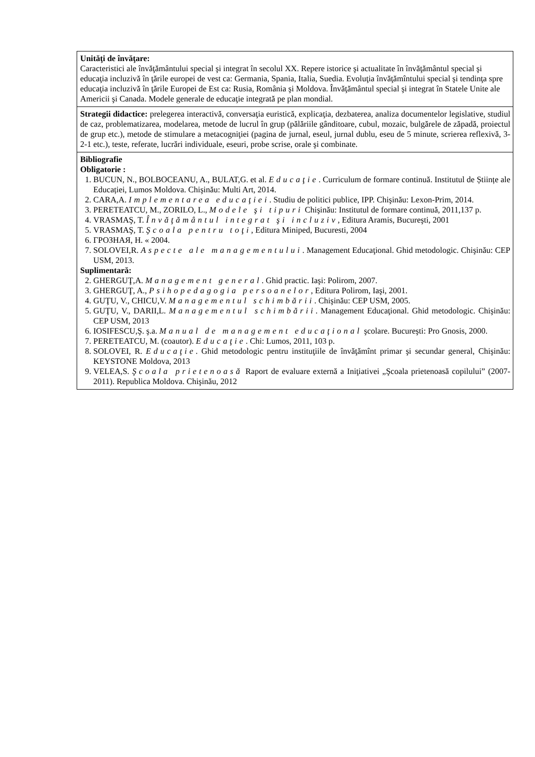| Unităţi de învăţare: Caracteristici ale învăţământului special şi integrat în secolul XX. Repere istorice şi actualitate în învăţământul special şi educaţia incluzivă în ţările europei de vest ca: Germania, Spania, Italia, Suedia. Evoluţia învăţămîntului special şi tendinţa spre educaţia incluzivă în ţările Europei de Est ca: Rusia, România şi Moldova. Învăţământul special şi integrat în Statele Unite ale Americii şi Canada. Modele generale de educaţie integrată pe plan mondial. |
| Strategii didactice: prelegerea interactivă, conversaţia euristică, explicaţia, dezbaterea, analiza documentelor legislative, studiul de caz, problematizarea, modelarea, metode de lucrul în grup (pălăriile gânditoare, cubul, mozaic, bulgărele de zăpadă, proiectul de grup etc.), metode de stimulare a metacogniţiei (pagina de jurnal, eseul, jurnal dublu, eseu de 5 minute, scrierea reflexivă, 3-2-1 etc.), teste, referate, lucrări individuale, eseuri, probe scrise, orale şi combinate. |
| Bibliografie Obligatorie : 1. BUCUN, N., BOLBOCEANU, A., BULAT,G. et al. Educaţie . Curriculum de formare continuă. Institutul de Științe ale Educației, Lumos Moldova. Chişinău: Multi Art, 2014. 2. CARA,A. Implementarea educaţiei . Studiu de politici publice, IPP. Chişinău: Lexon-Prim, 2014. 3. PERETEATCU, M., ZORILO, L., Modele şi tipuri Chişinău: Institutul de formare continuă, 2011,137 p. 4. VRASMAŞ, T. Învăţământul integrat şi incluziv , Editura Aramis, Bucureşti, 2001 5. VRASMAŞ, T. Şcoala pentru toţi , Editura Miniped, Bucuresti, 2004 6. ГРОЗНАЯ, Н. « 2004. 7. SOLOVEI,R. Aspecte ale managementului . Management Educaţional. Ghid metodologic. Chişinău: CEP USM, 2013. Suplimentară: 2. GHERGUŢ,A. Management general . Ghid practic. Iaşi: Polirom, 2007. 3. GHERGUŢ, A., Psihopedagogia persoanelor , Editura Polirom, Iaşi, 2001. 4. GUŢU, V., CHICU,V. Managementul schimbării . Chişinău: CEP USM, 2005. 5. GUŢU, V., DARII,L. Managementul schimbării . Management Educaţional. Ghid metodologic. Chişinău: CEP USM, 2013 6. IOSIFESCU,Ş. ş.a. Manual de management educaţional şcolare. Bucureşti: Pro Gnosis, 2000. 7. PERETEATCU, M. (coautor). Educaţie . Chi: Lumos, 2011, 103 p. 8. SOLOVEI, R. Educaţie . Ghid metodologic pentru instituţiile de învăţămînt primar şi secundar general, Chişinău: KEYSTONE Moldova, 2013 9. VELEA,S. Şcoala prietenoasă Raport de evaluare externă a Iniţiativei „Şcoala prietenoasă copilului” (2007-2011). Republica Moldova. Chişinău, 2012 |